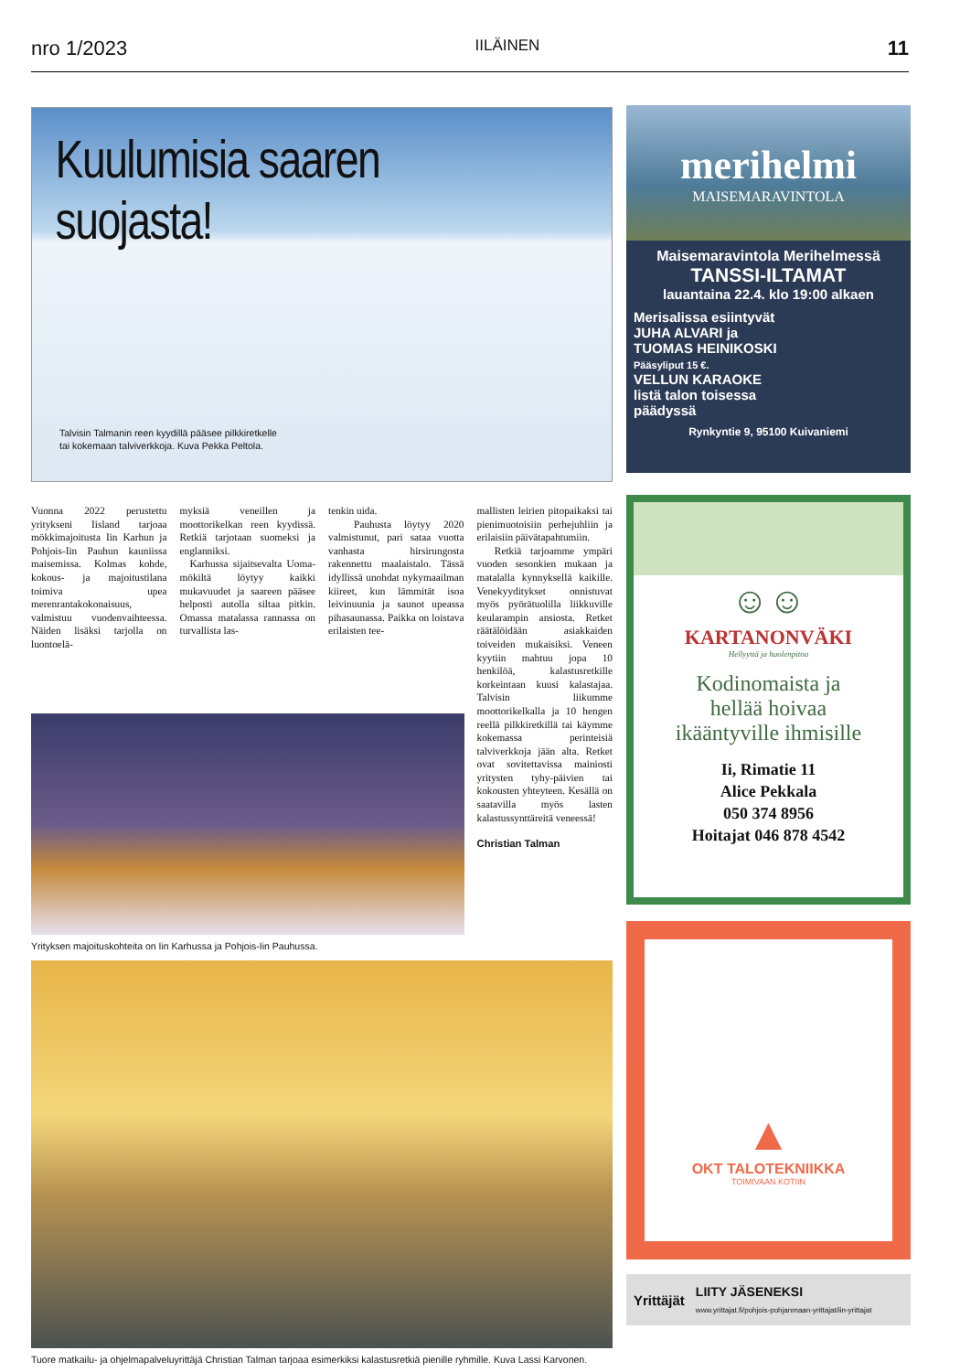nro 1/2023 IILÄINEN 11
Kuulumisia saaren suojasta!
Talvisin Talmanin reen kyydillä pääsee pilkkiretkelle tai kokemaan talviverkkoja. Kuva Pekka Peltola.
Vuonna 2022 perustettu yritykseni Iisland tarjoaa mökkimajoitusta Iin Karhun ja Pohjois-Iin Pauhun kauniissa maisemissa. Kolmas kohde, kokous- ja majoitustilana toimiva upea merenrantakokonaisuus, valmistuu vuodenvaihteessa. Näiden lisäksi tarjolla on luontoelä-
myksiä veneillen ja moottorikelkan reen kyydissä. Retkiä tarjotaan suomeksi ja englanniksi.
Karhussa sijaitsevalta Uoma-mökiltä löytyy kaikki mukavuudet ja saareen pääsee helposti autolla siltaa pitkin. Omassa matalassa rannassa on turvallista las-
tenkin uida.
Pauhusta löytyy 2020 valmistunut, pari sataa vuotta vanhasta hirsirungosta rakennettu maalaistalo. Tässä idyllissä unohdat nykymaailman kiireet, kun lämmität isoa leivinuunia ja saunot upeassa pihasaunassa. Paikka on loistava erilaisten tee-
mallisten leirien pitopaikaksi tai pienimuotoisiin perhejuhliin ja erilaisiin päivätapahtumiin.
Retkiä tarjoamme ympäri vuoden sesonkien mukaan ja matalalla kynnyksellä kaikille. Venekyyditykset onnistuvat myös pyörätuolilla liikkuville keularampin ansiosta. Retket räätälöidään asiakkaiden toiveiden mukaisiksi. Veneen kyytiin mahtuu jopa 10 henkilöä, kalastusretkille korkeintaan kuusi kalastajaa. Talvisin liikumme moottorikelkalla ja 10 hengen reellä pilkkiretkillä tai käymme kokemassa perinteisiä talviverkkoja jään alta. Retket ovat sovitettavissa mainiosti yritysten tyhy-päivien tai kokousten yhteyteen. Kesällä on saatavilla myös lasten kalastussynttäreitä veneessä!
Christian Talman
Yrityksen majoituskohteita on Iin Karhussa ja Pohjois-Iin Pauhussa.
Tuore matkailu- ja ohjelmapalveluyrittäjä Christian Talman tarjoaa esimerkiksi kalastusretkiä pienille ryhmille. Kuva Lassi Karvonen.
merihelmi
MAISEMARAVINTOLA
Maisemaravintola Merihelmessä
TANSSI-ILTAMAT
lauantaina 22.4. klo 19:00 alkaen
Merisalissa esiintyvät
JUHA ALVARI ja
TUOMAS HEINIKOSKI
Pääsyliput 15 €.
VELLUN KARAOKE
listä talon toisessa
päädyssä
Rynkyntie 9, 95100 Kuivaniemi
☺☺
KARTANONVÄKI
Hellyyttä ja huolenpitoa
Kodinomaista ja
hellää hoivaa
ikääntyville ihmisille
Ii, Rimatie 11
Alice Pekkala
050 374 8956
Hoitajat 046 878 4542
▲
OKT TALOTEKNIIKKA
TOIMIVAAN KOTIIN
Yrittäjät
LIITY JÄSENEKSI
www.yrittajat.fi/pohjois-pohjanmaan-yrittajat/iin-yrittajat